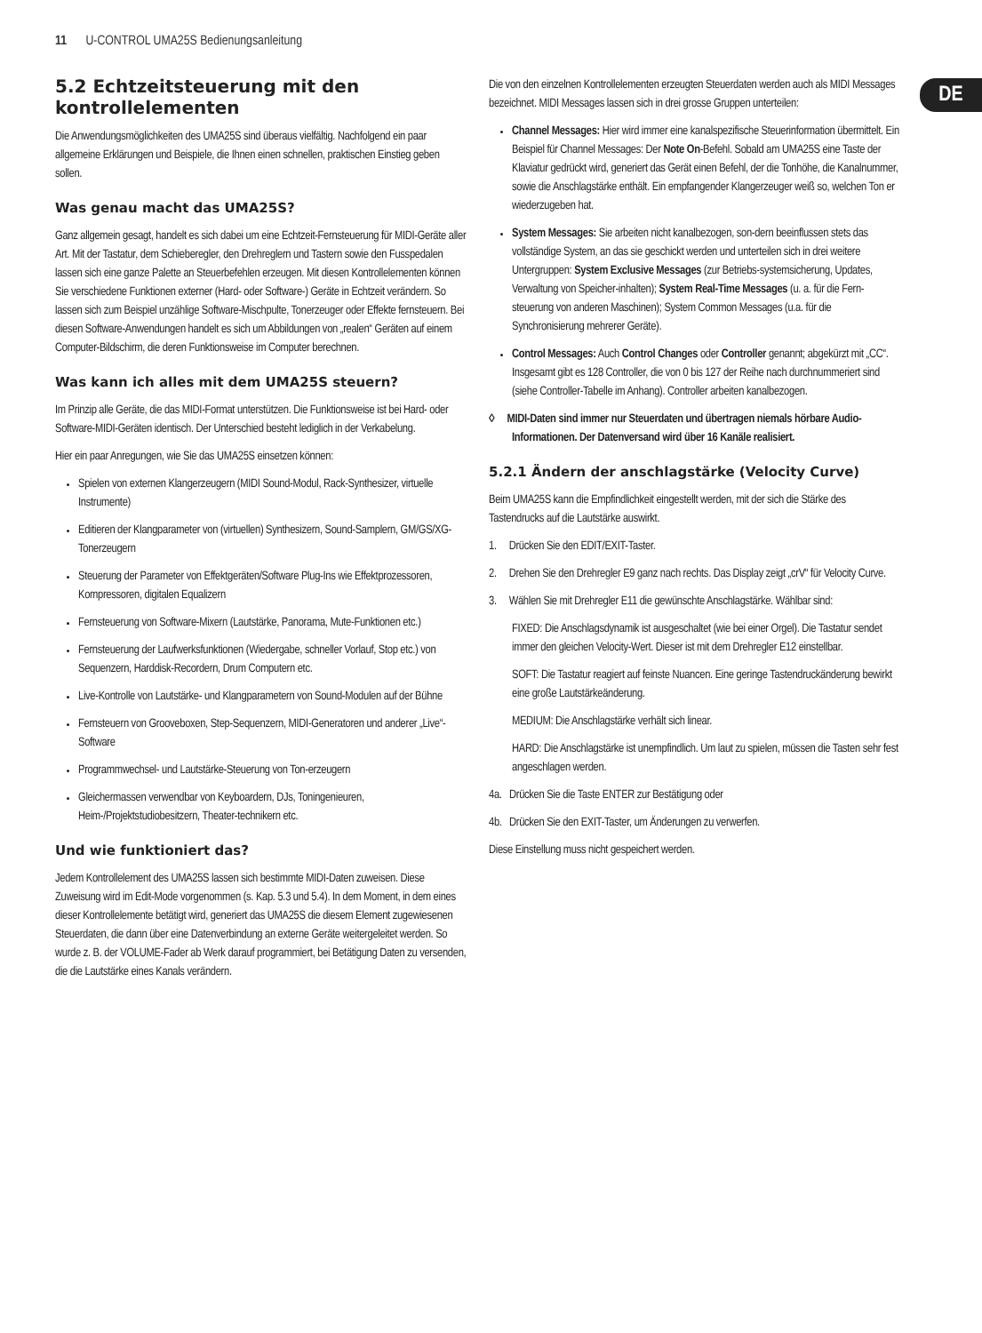11 U-CONTROL UMA25S Bedienungsanleitung
DE
5.2 Echtzeitsteuerung mit den kontrollelementen
Die Anwendungsmöglichkeiten des UMA25S sind überaus vielfältig. Nachfolgend ein paar allgemeine Erklärungen und Beispiele, die Ihnen einen schnellen, praktischen Einstieg geben sollen.
Was genau macht das UMA25S?
Ganz allgemein gesagt, handelt es sich dabei um eine Echtzeit-Fernsteuerung für MIDI-Geräte aller Art. Mit der Tastatur, dem Schieberegler, den Drehreglern und Tastern sowie den Fusspedalen lassen sich eine ganze Palette an Steuerbefehlen erzeugen. Mit diesen Kontrollelementen können Sie verschiedene Funktionen externer (Hard- oder Software-) Geräte in Echtzeit verändern. So lassen sich zum Beispiel unzählige Software-Mischpulte, Tonerzeuger oder Effekte fernsteuern. Bei diesen Software-Anwendungen handelt es sich um Abbildungen von „realen“ Geräten auf einem Computer-Bildschirm, die deren Funktionsweise im Computer berechnen.
Was kann ich alles mit dem UMA25S steuern?
Im Prinzip alle Geräte, die das MIDI-Format unterstützen. Die Funktionsweise ist bei Hard- oder Software-MIDI-Geräten identisch. Der Unterschied besteht lediglich in der Verkabelung.
Hier ein paar Anregungen, wie Sie das UMA25S einsetzen können:
Spielen von externen Klangerzeugern (MIDI Sound-Modul, Rack-Synthesizer, virtuelle Instrumente)
Editieren der Klangparameter von (virtuellen) Synthesizern, Sound-Samplern, GM/GS/XG-Tonerzeugern
Steuerung der Parameter von Effektgeräten/Software Plug-Ins wie Effektprozessoren, Kompressoren, digitalen Equalizern
Fernsteuerung von Software-Mixern (Lautstärke, Panorama, Mute-Funktionen etc.)
Fernsteuerung der Laufwerksfunktionen (Wiedergabe, schneller Vorlauf, Stop etc.) von Sequenzern, Harddisk-Recordern, Drum Computern etc.
Live-Kontrolle von Lautstärke- und Klangparametern von Sound-Modulen auf der Bühne
Fernsteuern von Grooveboxen, Step-Sequenzern, MIDI-Generatoren und anderer „Live“-Software
Programmwechsel- und Lautstärke-Steuerung von Ton-erzeugern
Gleichermassen verwendbar von Keyboardern, DJs, Toningenieuren, Heim-/Projektstudiobesitzern, Theater-technikern etc.
Und wie funktioniert das?
Jedem Kontrollelement des UMA25S lassen sich bestimmte MIDI-Daten zuweisen. Diese Zuweisung wird im Edit-Mode vorgenommen (s. Kap. 5.3 und 5.4). In dem Moment, in dem eines dieser Kontrollelemente betätigt wird, generiert das UMA25S die diesem Element zugewiesenen Steuerdaten, die dann über eine Datenverbindung an externe Geräte weitergeleitet werden. So wurde z. B. der VOLUME-Fader ab Werk darauf programmiert, bei Betätigung Daten zu versenden, die die Lautstärke eines Kanals verändern.
Die von den einzelnen Kontrollelementen erzeugten Steuerdaten werden auch als MIDI Messages bezeichnet. MIDI Messages lassen sich in drei grosse Gruppen unterteilen:
Channel Messages: Hier wird immer eine kanalspezifische Steuerinformation übermittelt. Ein Beispiel für Channel Messages: Der Note On-Befehl. Sobald am UMA25S eine Taste der Klaviatur gedrückt wird, generiert das Gerät einen Befehl, der die Tonhöhe, die Kanalnummer, sowie die Anschlagstärke enthält. Ein empfangender Klangerzeuger weiß so, welchen Ton er wiederzugeben hat.
System Messages: Sie arbeiten nicht kanalbezogen, son-dern beeinflussen stets das vollständige System, an das sie geschickt werden und unterteilen sich in drei weitere Untergruppen: System Exclusive Messages (zur Betriebs-systemsicherung, Updates, Verwaltung von Speicher-inhalten); System Real-Time Messages (u. a. für die Fern-steuerung von anderen Maschinen); System Common Messages (u.a. für die Synchronisierung mehrerer Geräte).
Control Messages: Auch Control Changes oder Controller genannt; abgekürzt mit „CC“. Insgesamt gibt es 128 Controller, die von 0 bis 127 der Reihe nach durchnummeriert sind (siehe Controller-Tabelle im Anhang). Controller arbeiten kanalbezogen.
◊ MIDI-Daten sind immer nur Steuerdaten und übertragen niemals hörbare Audio-Informationen. Der Datenversand wird über 16 Kanäle realisiert.
5.2.1 Ändern der anschlagstärke (Velocity Curve)
Beim UMA25S kann die Empfindlichkeit eingestellt werden, mit der sich die Stärke des Tastendrucks auf die Lautstärke auswirkt.
1. Drücken Sie den EDIT/EXIT-Taster.
2. Drehen Sie den Drehregler E9 ganz nach rechts. Das Display zeigt „crV“ für Velocity Curve.
3. Wählen Sie mit Drehregler E11 die gewünschte Anschlagstärke. Wählbar sind:
FIXED: Die Anschlagsdynamik ist ausgeschaltet (wie bei einer Orgel). Die Tastatur sendet immer den gleichen Velocity-Wert. Dieser ist mit dem Drehregler E12 einstellbar.
SOFT: Die Tastatur reagiert auf feinste Nuancen. Eine geringe Tastendruckänderung bewirkt eine große Lautstärkeänderung.
MEDIUM: Die Anschlagstärke verhält sich linear.
HARD: Die Anschlagstärke ist unempfindlich. Um laut zu spielen, müssen die Tasten sehr fest angeschlagen werden.
4a. Drücken Sie die Taste ENTER zur Bestätigung oder
4b. Drücken Sie den EXIT-Taster, um Änderungen zu verwerfen.
Diese Einstellung muss nicht gespeichert werden.